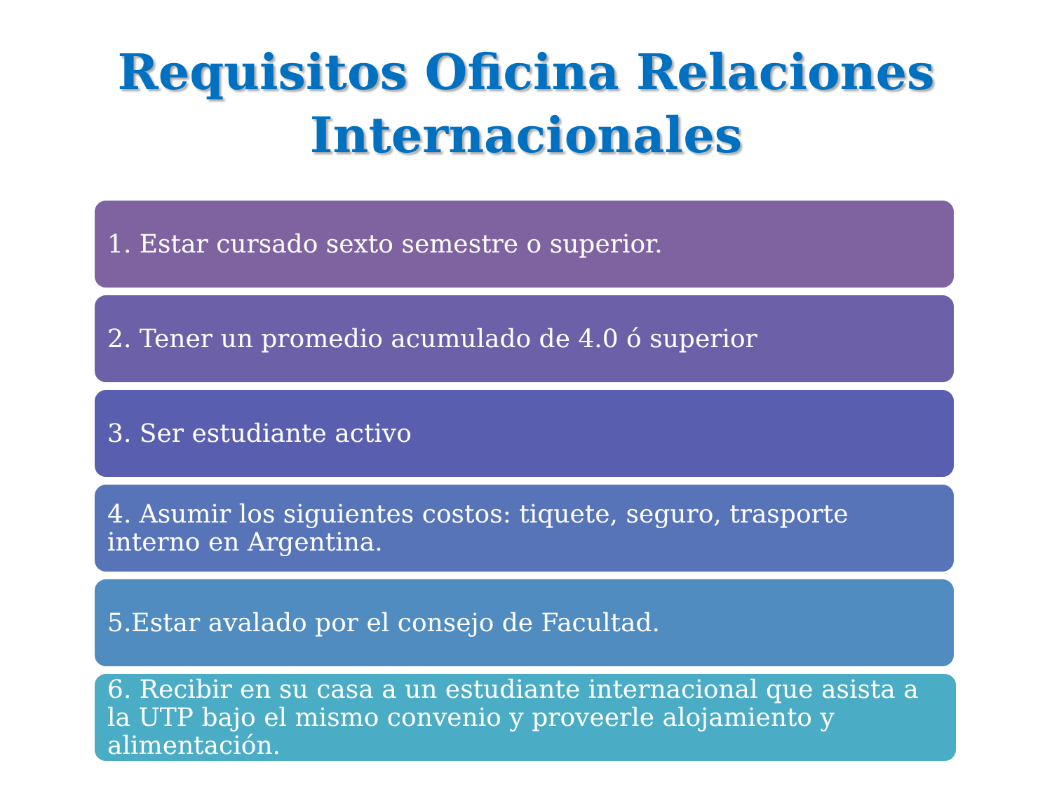Requisitos Oficina Relaciones
Internacionales
1. Estar cursado sexto semestre o superior.
2. Tener un promedio acumulado de 4.0 ó superior
3. Ser estudiante activo
4. Asumir los siguientes costos: tiquete, seguro, trasporte interno en Argentina.
5.Estar avalado por el consejo de Facultad.
6. Recibir en su casa a un estudiante internacional que asista a la UTP bajo el mismo convenio y proveerle alojamiento y alimentación.